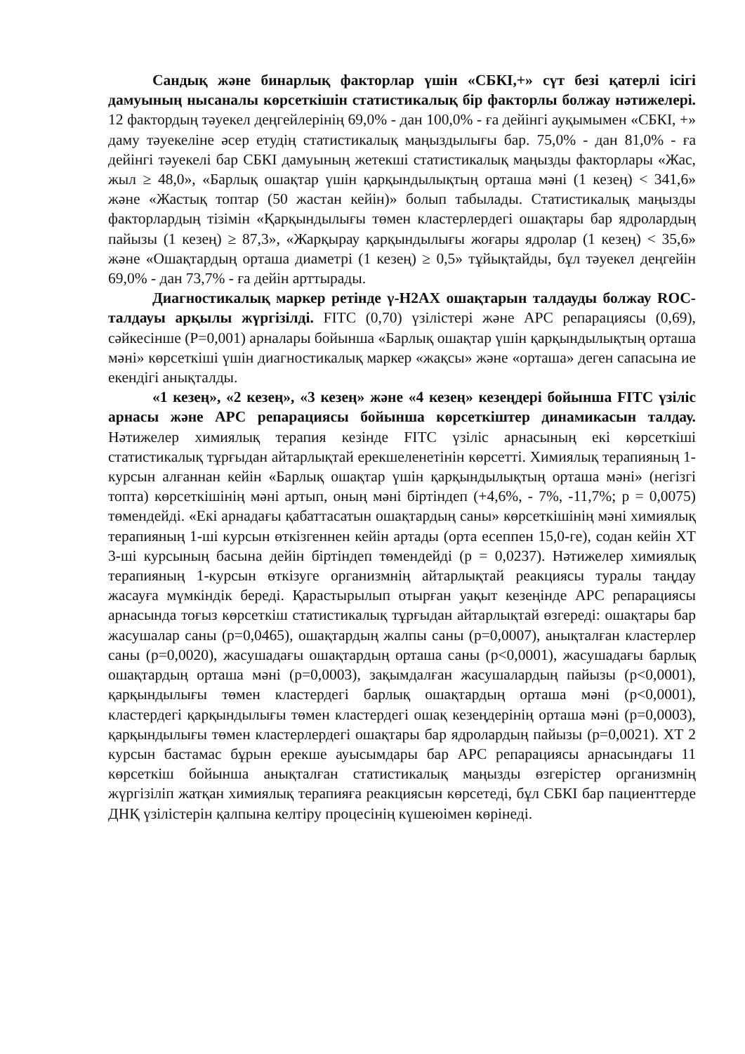Сандық және бинарлық факторлар үшін «СБКІ,+» сүт безі қатерлі ісігі дамуының нысаналы көрсеткішін статистикалық бір факторлы болжау нәтижелері. 12 фактордың тәуекел деңгейлерінің 69,0% - дан 100,0% - ға дейінгі ауқымымен «СБКІ, +» даму тәуекеліне әсер етудің статистикалық маңыздылығы бар. 75,0% - дан 81,0% - ға дейінгі тәуекелі бар СБКІ дамуының жетекші статистикалық маңызды факторлары «Жас, жыл ≥ 48,0», «Барлық ошақтар үшін қарқындылықтың орташа мәні (1 кезең) < 341,6» және «Жастық топтар (50 жастан кейін)» болып табылады. Статистикалық маңызды факторлардың тізімін «Қарқындылығы төмен кластерлердегі ошақтары бар ядролардың пайызы (1 кезең) ≥ 87,3», «Жарқырау қарқындылығы жоғары ядролар (1 кезең) < 35,6» және «Ошақтардың орташа диаметрі (1 кезең) ≥ 0,5» тұйықтайды, бұл тәуекел деңгейін 69,0% - дан 73,7% - ға дейін арттырады.
Диагностикалық маркер ретінде γ-H2AX ошақтарын талдауды болжау ROC-талдауы арқылы жүргізілді. FITC (0,70) үзілістері және APC репарациясы (0,69), сәйкесінше (P=0,001) арналары бойынша «Барлық ошақтар үшін қарқындылықтың орташа мәні» көрсеткіші үшін диагностикалық маркер «жақсы» және «орташа» деген сапасына ие екендігі анықталды.
«1 кезең», «2 кезең», «3 кезең» және «4 кезең» кезеңдері бойынша FITC үзіліс арнасы және APC репарациясы бойынша көрсеткіштер динамикасын талдау. Нәтижелер химиялық терапия кезінде FITC үзіліс арнасының екі көрсеткіші статистикалық тұрғыдан айтарлықтай ерекшеленетінін көрсетті. Химиялық терапияның 1-курсын алғаннан кейін «Барлық ошақтар үшін қарқындылықтың орташа мәні» (негізгі топта) көрсеткішінің мәні артып, оның мәні біртіндеп (+4,6%, - 7%, -11,7%; p = 0,0075) төмендейді. «Екі арнадағы қабаттасатын ошақтардың саны» көрсеткішінің мәні химиялық терапияның 1-ші курсын өткізгеннен кейін артады (орта есеппен 15,0-ге), содан кейін ХТ 3-ші курсының басына дейін біртіндеп төмендейді (p = 0,0237). Нәтижелер химиялық терапияның 1-курсын өткізуге организмнің айтарлықтай реакциясы туралы таңдау жасауға мүмкіндік береді. Қарастырылып отырған уақыт кезеңінде APC репарациясы арнасында тоғыз көрсеткіш статистикалық тұрғыдан айтарлықтай өзгереді: ошақтары бар жасушалар саны (p=0,0465), ошақтардың жалпы саны (p=0,0007), анықталған кластерлер саны (p=0,0020), жасушадағы ошақтардың орташа саны (p<0,0001), жасушадағы барлық ошақтардың орташа мәні (p=0,0003), зақымдалған жасушалардың пайызы (p<0,0001), қарқындылығы төмен кластердегі барлық ошақтардың орташа мәні (p<0,0001), кластердегі қарқындылығы төмен кластердегі ошақ кезеңдерінің орташа мәні (p=0,0003), қарқындылығы төмен кластерлердегі ошақтары бар ядролардың пайызы (p=0,0021). ХТ 2 курсын бастамас бұрын ерекше ауысымдары бар APC репарациясы арнасындағы 11 көрсеткіш бойынша анықталған статистикалық маңызды өзгерістер организмнің жүргізіліп жатқан химиялық терапияға реакциясын көрсетеді, бұл СБКІ бар пациенттерде ДНҚ үзілістерін қалпына келтіру процесінің күшеюімен көрінеді.